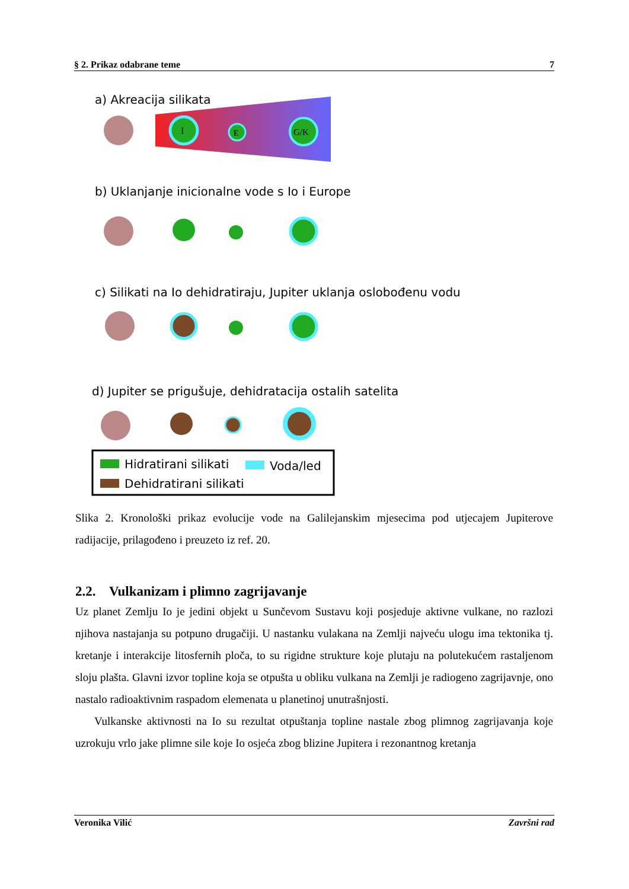§ 2. Prikaz odabrane teme 7
a) Akreacija silikata
I
E
G/K
b) Uklanjanje inicionalne vode s Io i Europe
c) Silikati na Io dehidratiraju, Jupiter uklanja oslobođenu vodu
d) Jupiter se prigušuje, dehidratacija ostalih satelita
Hidratirani silikati
Dehidratirani silikati
Voda/led
Slika 2. Kronološki prikaz evolucije vode na Galilejanskim mjesecima pod utjecajem Jupiterove radijacije, prilagođeno i preuzeto iz ref. 20.
2.2. Vulkanizam i plimno zagrijavanje
Uz planet Zemlju Io je jedini objekt u Sunčevom Sustavu koji posjeduje aktivne vulkane, no razlozi njihova nastajanja su potpuno drugačiji. U nastanku vulakana na Zemlji najveću ulogu ima tektonika tj. kretanje i interakcije litosfernih ploča, to su rigidne strukture koje plutaju na polutekućem rastaljenom sloju plašta. Glavni izvor topline koja se otpušta u obliku vulkana na Zemlji je radiogeno zagrijavnje, ono nastalo radioaktivnim raspadom elemenata u planetinoj unutrašnjosti.
Vulkanske aktivnosti na Io su rezultat otpuštanja topline nastale zbog plimnog zagrijavanja koje uzrokuju vrlo jake plimne sile koje Io osjeća zbog blizine Jupitera i rezonantnog kretanja
Veronika Vilić Završni rad